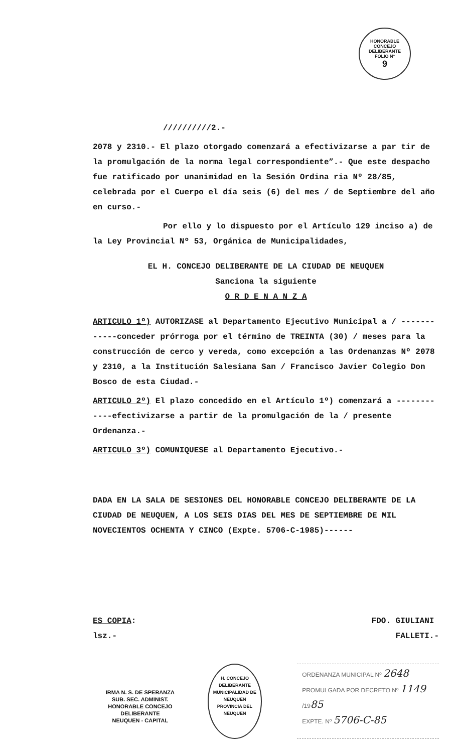HONORABLE CONCEJO DELIBERANTE
FOLIO Nº
9
//////////2.-
2078 y 2310.- El plazo otorgado comenzará a efectivizarse a par tir de la promulgación de la norma legal correspondiente”.- Que este despacho fue ratificado por unanimidad en la Sesión Ordina ria Nº 28/85, celebrada por el Cuerpo el día seis (6) del mes / de Septiembre del año en curso.-
Por ello y lo dispuesto por el Artículo 129 inciso a) de la Ley Provincial Nº 53, Orgánica de Municipalidades,
EL H. CONCEJO DELIBERANTE DE LA CIUDAD DE NEUQUEN
Sanciona la siguiente
O R D E N A N Z A
ARTICULO 1º) AUTORIZASE al Departamento Ejecutivo Municipal a / ------------conceder prórroga por el término de TREINTA (30) / meses para la construcción de cerco y vereda, como excepción a las Ordenanzas Nº 2078 y 2310, a la Institución Salesiana San / Francisco Javier Colegio Don Bosco de esta Ciudad.-
ARTICULO 2º) El plazo concedido en el Artículo 1º) comenzará a ------------efectivizarse a partir de la promulgación de la / presente Ordenanza.-
ARTICULO 3º) COMUNIQUESE al Departamento Ejecutivo.-
DADA EN LA SALA DE SESIONES DEL HONORABLE CONCEJO DELIBERANTE DE LA CIUDAD DE NEUQUEN, A LOS SEIS DIAS DEL MES DE SEPTIEMBRE DE MIL NOVECIENTOS OCHENTA Y CINCO (Expte. 5706-C-1985)------
ES COPIA:
lsz.-
FDO. GIULIANI
FALLETI.-
IRMA N. S. DE SPERANZA
SUB. SEC. ADMINIST.
HONORABLE CONCEJO DELIBERANTE
NEUQUEN - CAPITAL
H. CONCEJO DELIBERANTE
MUNICIPALIDAD DE NEUQUEN
PROVINCIA DEL NEUQUEN
ORDENANZA MUNICIPAL Nº 2648
PROMULGADA POR DECRETO Nº 1149 /1985
EXPTE. Nº 5706-C-85